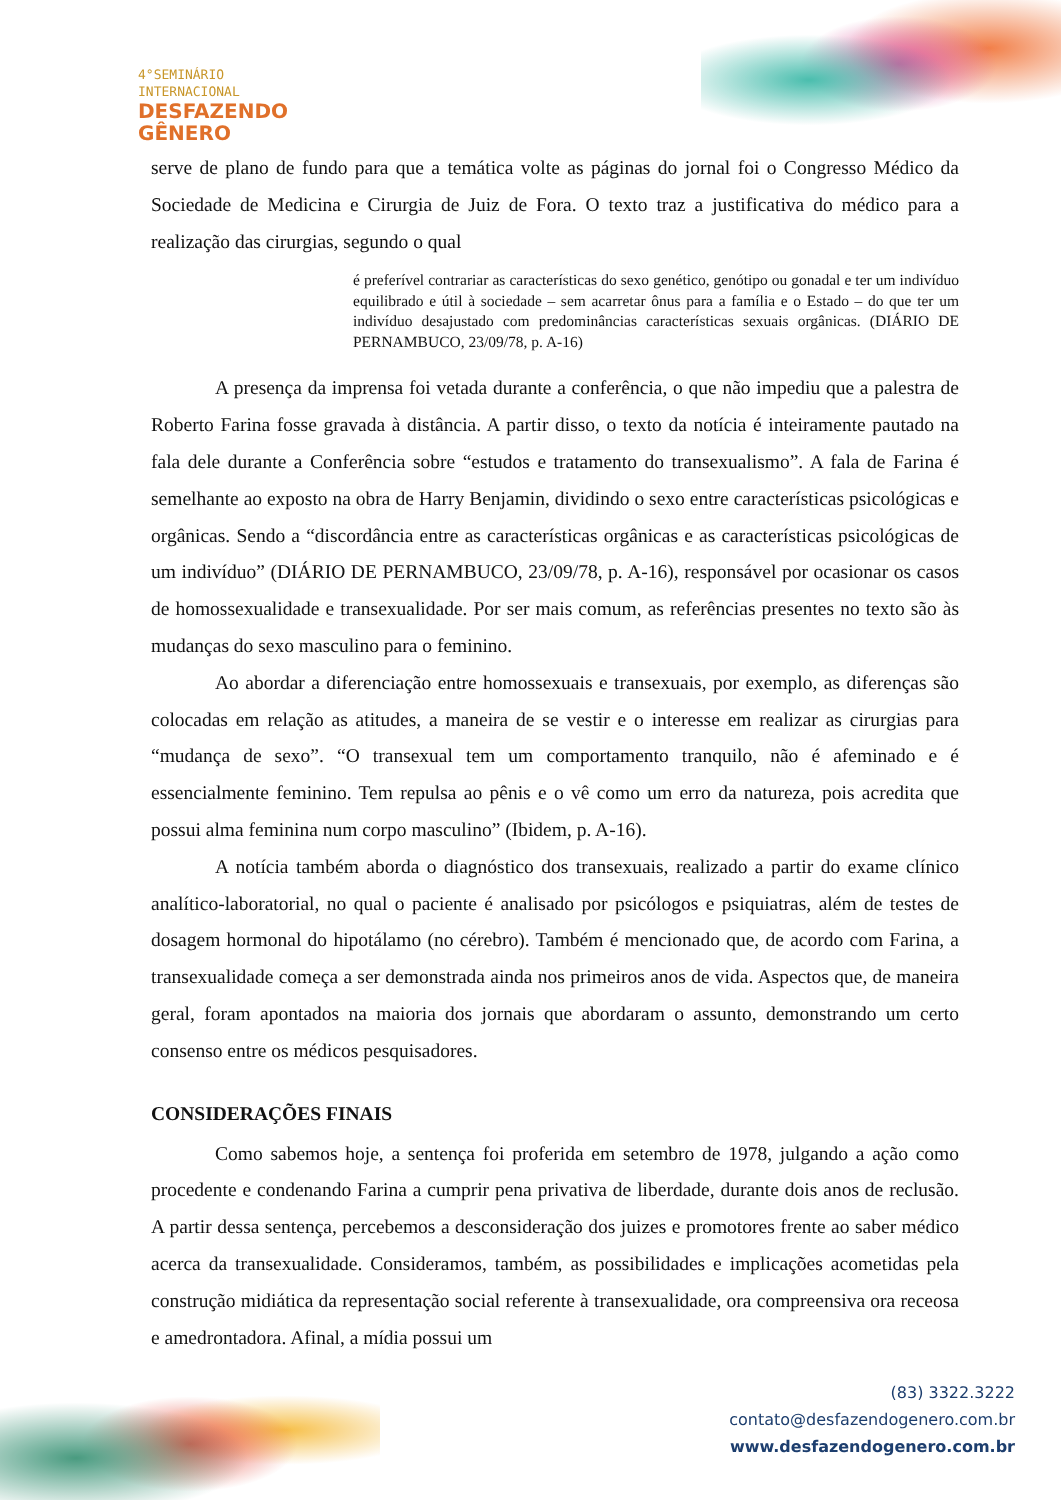4°SEMINÁRIO
INTERNACIONAL
DESFAZENDO
GÊNERO
serve de plano de fundo para que a temática volte as páginas do jornal foi o Congresso Médico da Sociedade de Medicina e Cirurgia de Juiz de Fora. O texto traz a justificativa do médico para a realização das cirurgias, segundo o qual
é preferível contrariar as características do sexo genético, genótipo ou gonadal e ter um indivíduo equilibrado e útil à sociedade – sem acarretar ônus para a família e o Estado – do que ter um indivíduo desajustado com predominâncias características sexuais orgânicas. (DIÁRIO DE PERNAMBUCO, 23/09/78, p. A-16)
A presença da imprensa foi vetada durante a conferência, o que não impediu que a palestra de Roberto Farina fosse gravada à distância. A partir disso, o texto da notícia é inteiramente pautado na fala dele durante a Conferência sobre “estudos e tratamento do transexualismo”. A fala de Farina é semelhante ao exposto na obra de Harry Benjamin, dividindo o sexo entre características psicológicas e orgânicas. Sendo a “discordância entre as características orgânicas e as características psicológicas de um indivíduo” (DIÁRIO DE PERNAMBUCO, 23/09/78, p. A-16), responsável por ocasionar os casos de homossexualidade e transexualidade. Por ser mais comum, as referências presentes no texto são às mudanças do sexo masculino para o feminino.
Ao abordar a diferenciação entre homossexuais e transexuais, por exemplo, as diferenças são colocadas em relação as atitudes, a maneira de se vestir e o interesse em realizar as cirurgias para “mudança de sexo”. “O transexual tem um comportamento tranquilo, não é afeminado e é essencialmente feminino. Tem repulsa ao pênis e o vê como um erro da natureza, pois acredita que possui alma feminina num corpo masculino” (Ibidem, p. A-16).
A notícia também aborda o diagnóstico dos transexuais, realizado a partir do exame clínico analítico-laboratorial, no qual o paciente é analisado por psicólogos e psiquiatras, além de testes de dosagem hormonal do hipotálamo (no cérebro). Também é mencionado que, de acordo com Farina, a transexualidade começa a ser demonstrada ainda nos primeiros anos de vida. Aspectos que, de maneira geral, foram apontados na maioria dos jornais que abordaram o assunto, demonstrando um certo consenso entre os médicos pesquisadores.
CONSIDERAÇÕES FINAIS
Como sabemos hoje, a sentença foi proferida em setembro de 1978, julgando a ação como procedente e condenando Farina a cumprir pena privativa de liberdade, durante dois anos de reclusão. A partir dessa sentença, percebemos a desconsideração dos juizes e promotores frente ao saber médico acerca da transexualidade. Consideramos, também, as possibilidades e implicações acometidas pela construção midiática da representação social referente à transexualidade, ora compreensiva ora receosa e amedrontadora. Afinal, a mídia possui um
(83) 3322.3222
contato@desfazendogenero.com.br
www.desfazendogenero.com.br